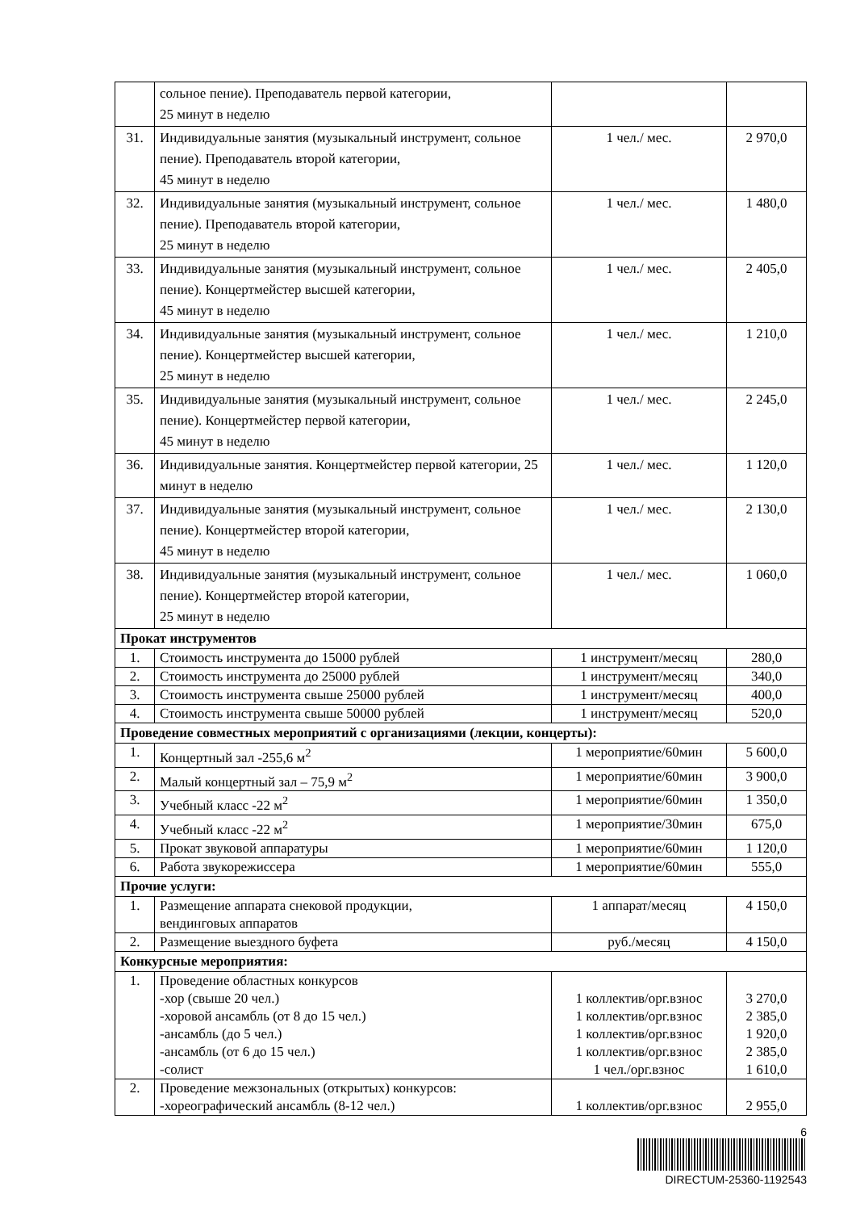| | сольное пение). Преподаватель первой категории, 25 минут в неделю | | |
| 31. | Индивидуальные занятия (музыкальный инструмент, сольное пение). Преподаватель второй категории, 45 минут в неделю | 1 чел./ мес. | 2 970,0 |
| 32. | Индивидуальные занятия (музыкальный инструмент, сольное пение). Преподаватель второй категории, 25 минут в неделю | 1 чел./ мес. | 1 480,0 |
| 33. | Индивидуальные занятия (музыкальный инструмент, сольное пение). Концертмейстер высшей категории, 45 минут в неделю | 1 чел./ мес. | 2 405,0 |
| 34. | Индивидуальные занятия (музыкальный инструмент, сольное пение). Концертмейстер высшей категории, 25 минут в неделю | 1 чел./ мес. | 1 210,0 |
| 35. | Индивидуальные занятия (музыкальный инструмент, сольное пение). Концертмейстер первой категории, 45 минут в неделю | 1 чел./ мес. | 2 245,0 |
| 36. | Индивидуальные занятия. Концертмейстер первой категории, 25 минут в неделю | 1 чел./ мес. | 1 120,0 |
| 37. | Индивидуальные занятия (музыкальный инструмент, сольное пение). Концертмейстер второй категории, 45 минут в неделю | 1 чел./ мес. | 2 130,0 |
| 38. | Индивидуальные занятия (музыкальный инструмент, сольное пение). Концертмейстер второй категории, 25 минут в неделю | 1 чел./ мес. | 1 060,0 |
| Прокат инструментов | | | |
| 1. | Стоимость инструмента до 15000 рублей | 1 инструмент/месяц | 280,0 |
| 2. | Стоимость инструмента до 25000 рублей | 1 инструмент/месяц | 340,0 |
| 3. | Стоимость инструмента свыше 25000 рублей | 1 инструмент/месяц | 400,0 |
| 4. | Стоимость инструмента свыше 50000 рублей | 1 инструмент/месяц | 520,0 |
| Проведение совместных мероприятий с организациями (лекции, концерты): | | | |
| 1. | Концертный зал -255,6 м<sup>2</sup> | 1 мероприятие/60мин | 5 600,0 |
| 2. | Малый концертный зал – 75,9 м<sup>2</sup> | 1 мероприятие/60мин | 3 900,0 |
| 3. | Учебный класс -22 м<sup>2</sup> | 1 мероприятие/60мин | 1 350,0 |
| 4. | Учебный класс -22 м<sup>2</sup> | 1 мероприятие/30мин | 675,0 |
| 5. | Прокат звуковой аппаратуры | 1 мероприятие/60мин | 1 120,0 |
| 6. | Работа звукорежиссера | 1 мероприятие/60мин | 555,0 |
| Прочие услуги: | | | |
| 1. | Размещение аппарата снековой продукции, вендинговых аппаратов | 1 аппарат/месяц | 4 150,0 |
| 2. | Размещение выездного буфета | руб./месяц | 4 150,0 |
| Конкурсные мероприятия: | | | |
| 1. | Проведение областных конкурсов -хор (свыше 20 чел.) -хоровой ансамбль (от 8 до 15 чел.) -ансамбль (до 5 чел.) -ансамбль (от 6 до 15 чел.) -солист | 1 коллектив/орг.взнос 1 коллектив/орг.взнос 1 коллектив/орг.взнос 1 коллектив/орг.взнос 1 чел./орг.взнос | 3 270,0 2 385,0 1 920,0 2 385,0 1 610,0 |
| 2. | Проведение межзональных (открытых) конкурсов: -хореографический ансамбль (8-12 чел.) | 1 коллектив/орг.взнос | 2 955,0 |
6
DIRECTUM-25360-1192543